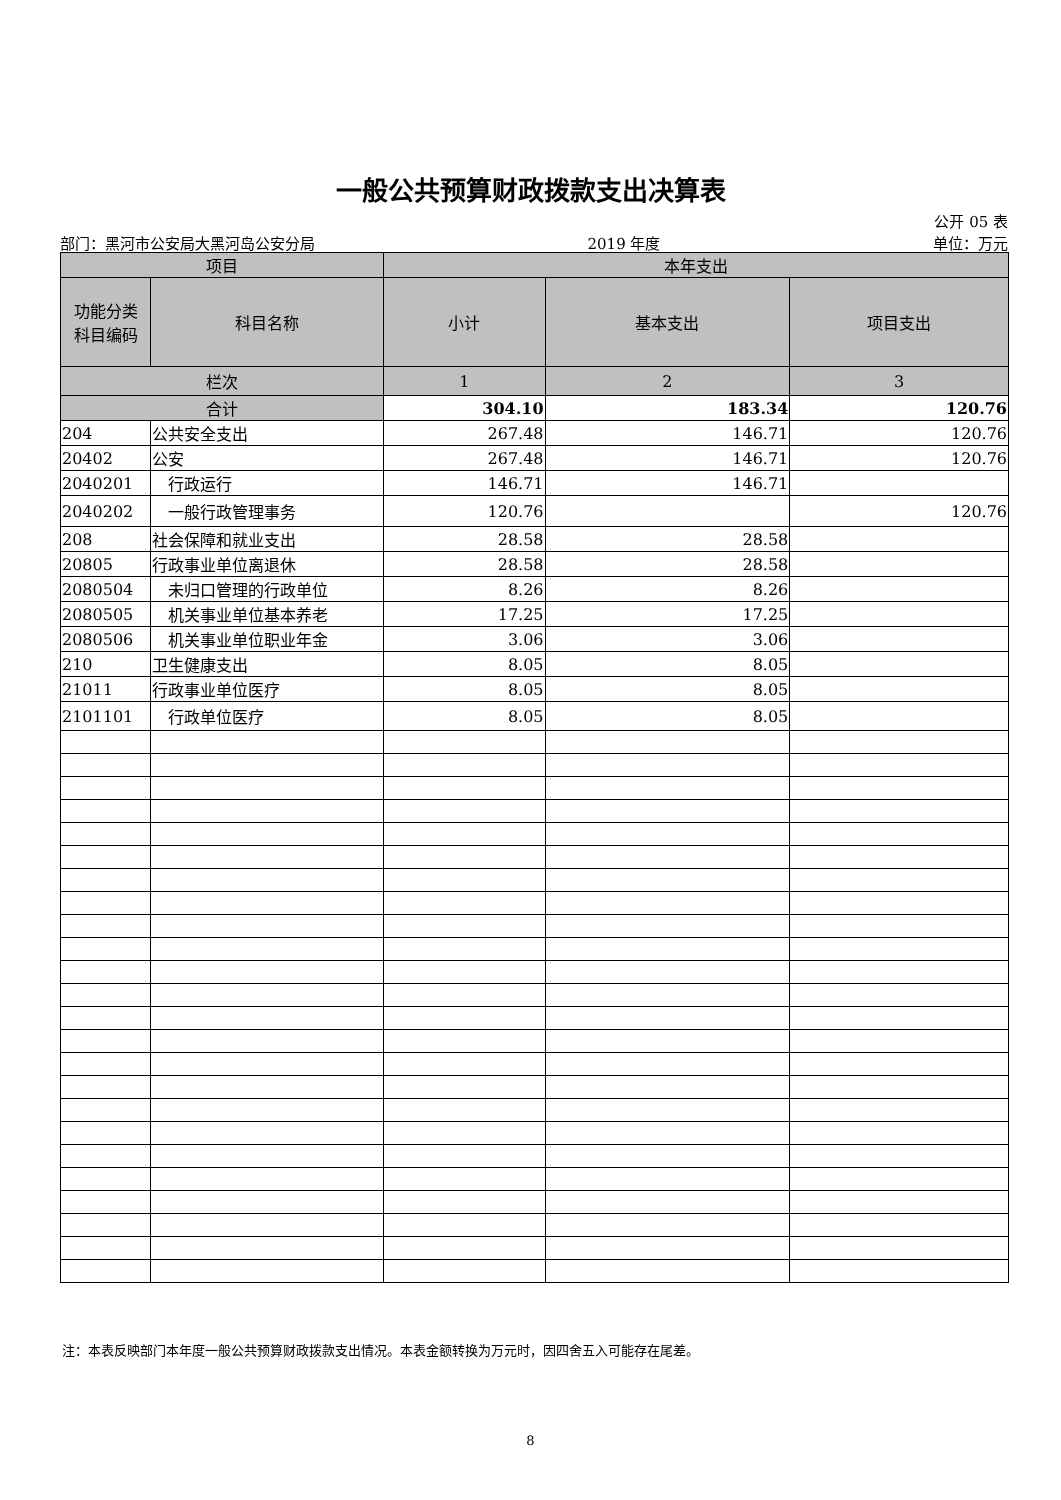一般公共预算财政拨款支出决算表
公开 05 表
部门：黑河市公安局大黑河岛公安分局 2019 年度 单位：万元
| 项目 | | 本年支出 | | |
| --- | --- | --- | --- | --- |
| 功能分类 科目编码 | 科目名称 | 小计 | 基本支出 | 项目支出 |
| 栏次 | | 1 | 2 | 3 |
| 合计 | | 304.10 | 183.34 | 120.76 |
| 204 | 公共安全支出 | 267.48 | 146.71 | 120.76 |
| 20402 | 公安 | 267.48 | 146.71 | 120.76 |
| 2040201 | 行政运行 | 146.71 | 146.71 | |
| 2040202 | 一般行政管理事务 | 120.76 | | 120.76 |
| 208 | 社会保障和就业支出 | 28.58 | 28.58 | |
| 20805 | 行政事业单位离退休 | 28.58 | 28.58 | |
| 2080504 | 未归口管理的行政单位 | 8.26 | 8.26 | |
| 2080505 | 机关事业单位基本养老 | 17.25 | 17.25 | |
| 2080506 | 机关事业单位职业年金 | 3.06 | 3.06 | |
| 210 | 卫生健康支出 | 8.05 | 8.05 | |
| 21011 | 行政事业单位医疗 | 8.05 | 8.05 | |
| 2101101 | 行政单位医疗 | 8.05 | 8.05 | |
注：本表反映部门本年度一般公共预算财政拨款支出情况。本表金额转换为万元时，因四舍五入可能存在尾差。
8